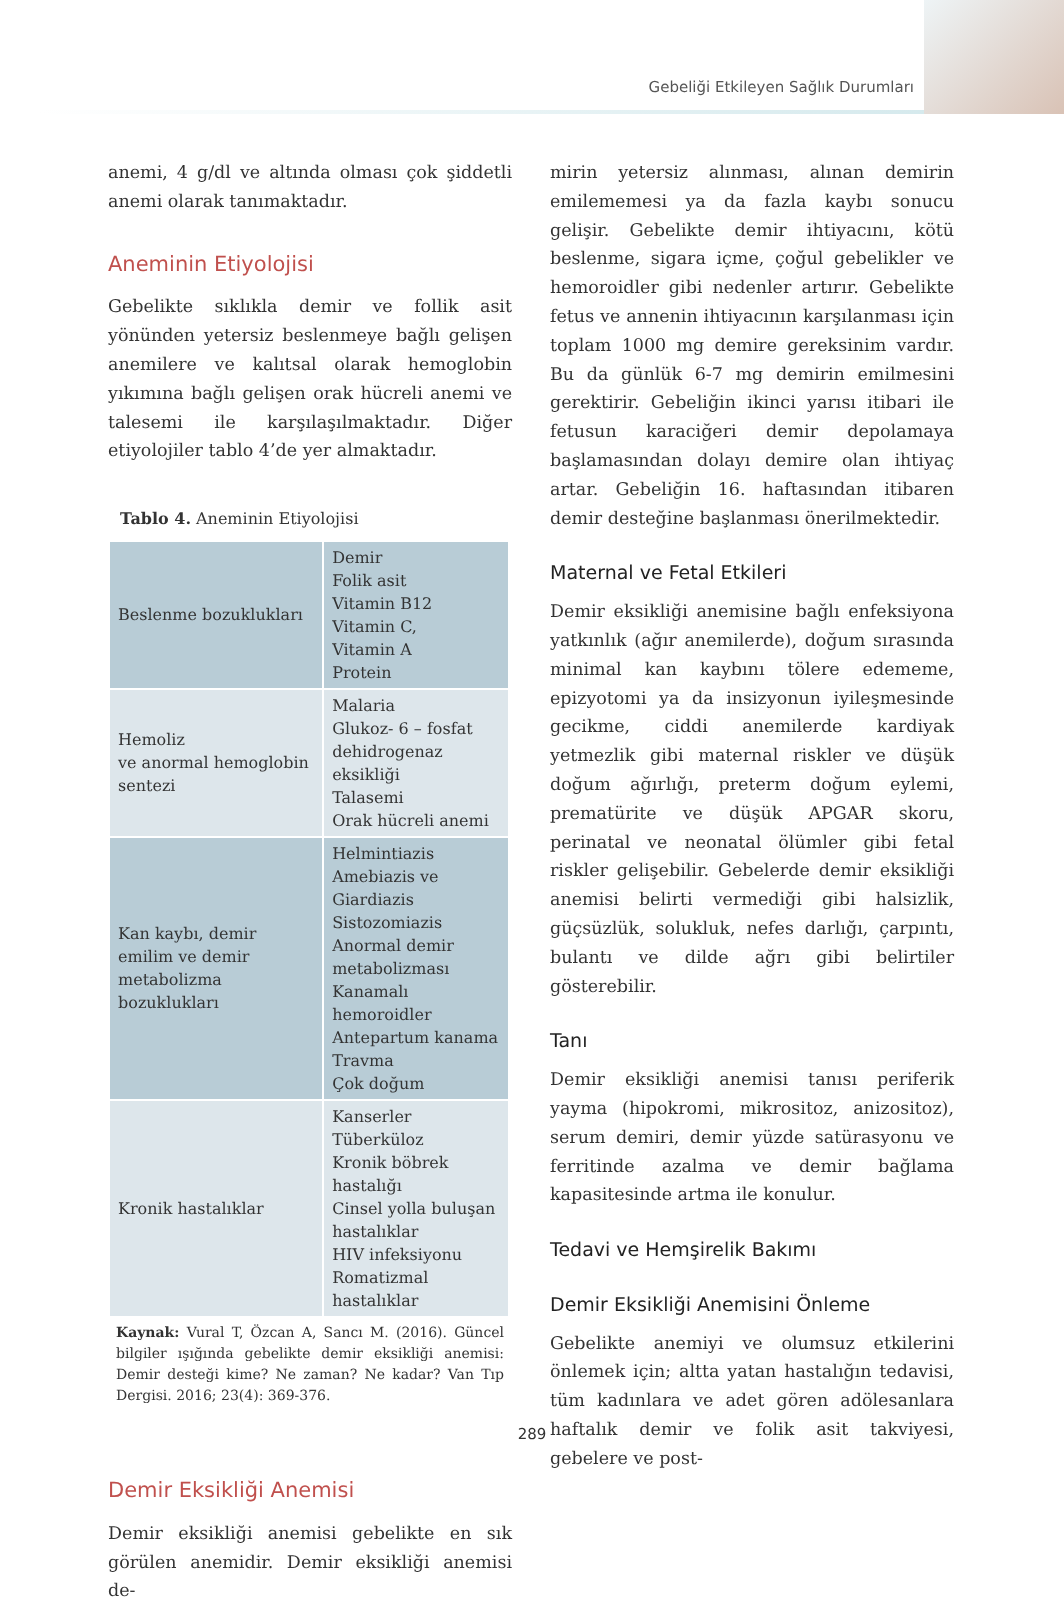Gebeliği Etkileyen Sağlık Durumları
anemi, 4 g/dl ve altında olması çok şiddetli anemi olarak tanımaktadır.
Aneminin Etiyolojisi
Gebelikte sıklıkla demir ve follik asit yönünden yetersiz beslenmeye bağlı gelişen anemilere ve kalıtsal olarak hemoglobin yıkımına bağlı gelişen orak hücreli anemi ve talesemi ile karşılaşılmaktadır. Diğer etiyolojiler tablo 4’de yer almaktadır.
Tablo 4. Aneminin Etiyolojisi
| Beslenme bozuklukları | Demir Folik asit Vitamin B12 Vitamin C, Vitamin A Protein |
| Hemoliz ve anormal hemoglobin sentezi | Malaria Glukoz- 6 – fosfat dehidrogenaz eksikliği Talasemi Orak hücreli anemi |
| Kan kaybı, demir emilim ve demir metabolizma bozuklukları | Helmintiazis Amebiazis ve Giardiazis Sistozomiazis Anormal demir metabolizması Kanamalı hemoroidler Antepartum kanama Travma Çok doğum |
| Kronik hastalıklar | Kanserler Tüberküloz Kronik böbrek hastalığı Cinsel yolla buluşan hastalıklar HIV infeksiyonu Romatizmal hastalıklar |
Kaynak: Vural T, Özcan A, Sancı M. (2016). Güncel bilgiler ışığında gebelikte demir eksikliği anemisi: Demir desteği kime? Ne zaman? Ne kadar? Van Tıp Dergisi. 2016; 23(4): 369-376.
Demir Eksikliği Anemisi
Demir eksikliği anemisi gebelikte en sık görülen anemidir. Demir eksikliği anemisi de-
mirin yetersiz alınması, alınan demirin emilememesi ya da fazla kaybı sonucu gelişir. Gebelikte demir ihtiyacını, kötü beslenme, sigara içme, çoğul gebelikler ve hemoroidler gibi nedenler artırır. Gebelikte fetus ve annenin ihtiyacının karşılanması için toplam 1000 mg demire gereksinim vardır. Bu da günlük 6-7 mg demirin emilmesini gerektirir. Gebeliğin ikinci yarısı itibari ile fetusun karaciğeri demir depolamaya başlamasından dolayı demire olan ihtiyaç artar. Gebeliğin 16. haftasından itibaren demir desteğine başlanması önerilmektedir.
Maternal ve Fetal Etkileri
Demir eksikliği anemisine bağlı enfeksiyona yatkınlık (ağır anemilerde), doğum sırasında minimal kan kaybını tölere edememe, epizyotomi ya da insizyonun iyileşmesinde gecikme, ciddi anemilerde kardiyak yetmezlik gibi maternal riskler ve düşük doğum ağırlığı, preterm doğum eylemi, prematürite ve düşük APGAR skoru, perinatal ve neonatal ölümler gibi fetal riskler gelişebilir. Gebelerde demir eksikliği anemisi belirti vermediği gibi halsizlik, güçsüzlük, solukluk, nefes darlığı, çarpıntı, bulantı ve dilde ağrı gibi belirtiler gösterebilir.
Tanı
Demir eksikliği anemisi tanısı periferik yayma (hipokromi, mikrositoz, anizositoz), serum demiri, demir yüzde satürasyonu ve ferritinde azalma ve demir bağlama kapasitesinde artma ile konulur.
Tedavi ve Hemşirelik Bakımı
Demir Eksikliği Anemisini Önleme
Gebelikte anemiyi ve olumsuz etkilerini önlemek için; altta yatan hastalığın tedavisi, tüm kadınlara ve adet gören adölesanlara haftalık demir ve folik asit takviyesi, gebelere ve post-
289